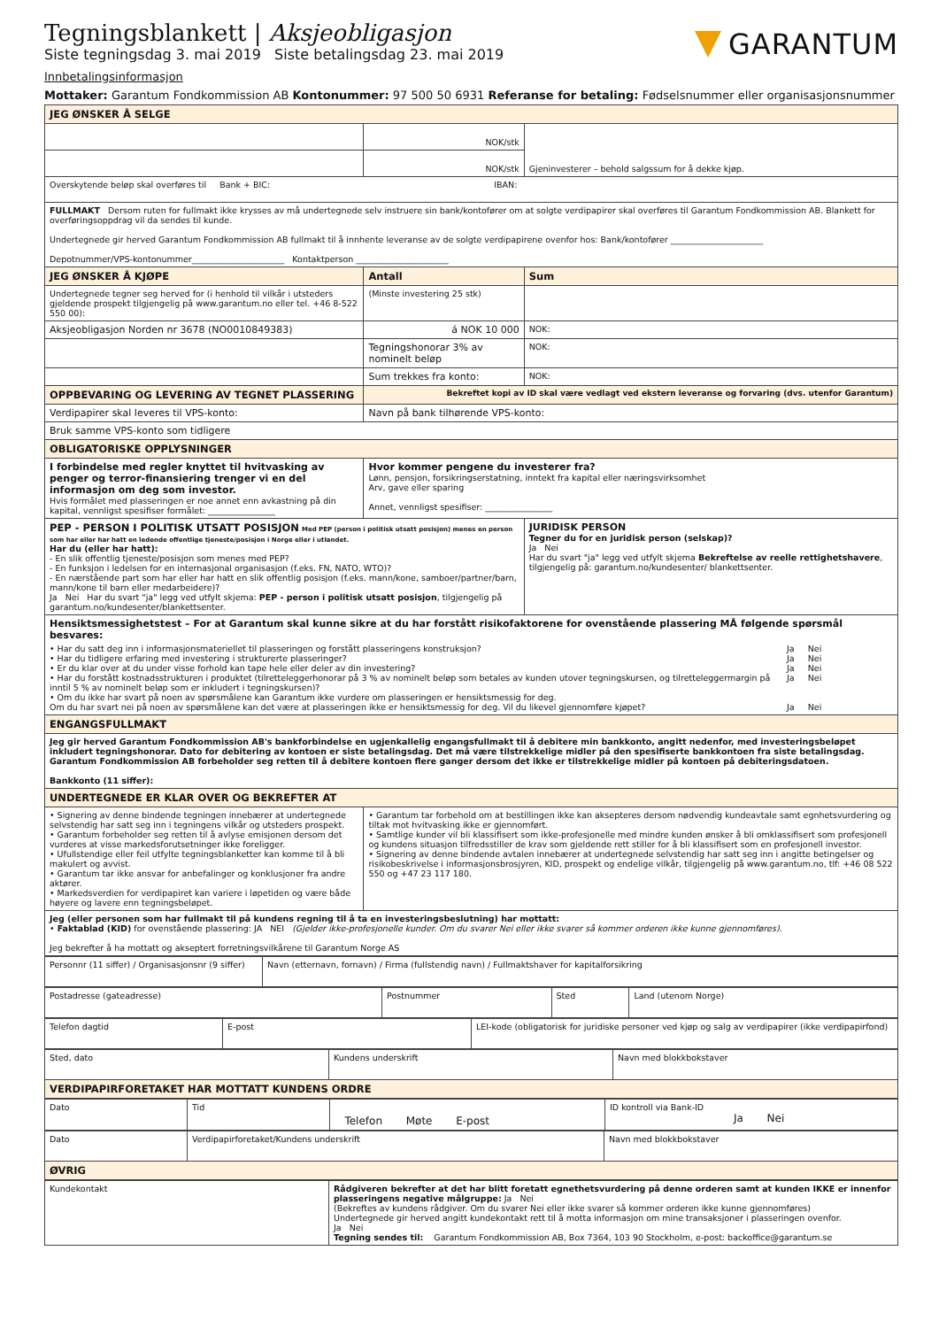Tegningsblankett | Aksjeobligasjon
Siste tegningsdag 3. mai 2019 Siste betalingsdag 23. mai 2019
GARANTUM
Innbetalingsinformasjon
Mottaker: Garantum Fondkommission AB Kontonummer: 97 500 50 6931 Referanse for betaling: Fødselsnummer eller organisasjonsnummer
| JEG ØNSKER Å SELGE | | |
| | NOK/stk | Gjeninvesterer – behold salgssum for å dekke kjøp. |
| | NOK/stk | |
| Overskytende beløp skal overføres til Bank + BIC: IBAN: | | |
| FULLMAKT Dersom ruten for fullmakt ikke krysses av må undertegnede selv instruere sin bank/kontofører om at solgte verdipapirer skal overføres til Garantum Fondkommission AB. Blankett for overføringsoppdrag vil da sendes til kunde. Undertegnede gir herved Garantum Fondkommission AB fullmakt til å innhente leveranse av de solgte verdipapirene ovenfor hos: Bank/kontofører ______________________ Depotnummer/VPS-kontonummer______________________ Kontaktperson ______________________ | | |
| JEG ØNSKER Å KJØPE | Antall | Sum |
| Undertegnede tegner seg herved for (i henhold til vilkår i utsteders gjeldende prospekt tilgjengelig på www.garantum.no eller tel. +46 8-522 550 00): | (Minste investering 25 stk) | |
| Aksjeobligasjon Norden nr 3678 (NO0010849383) | á NOK 10 000 | NOK: |
| | Tegningshonorar 3% av nominelt beløp | NOK: |
| | Sum trekkes fra konto: | NOK: |
| OPPBEVARING OG LEVERING AV TEGNET PLASSERING | Bekreftet kopi av ID skal være vedlagt ved ekstern leveranse og forvaring (dvs. utenfor Garantum) | |
| Verdipapirer skal leveres til VPS-konto: | Navn på bank tilhørende VPS-konto: | |
| Bruk samme VPS-konto som tidligere | | |
| OBLIGATORISKE OPPLYSNINGER | | |
| I forbindelse med regler knyttet til hvitvasking av penger og terror-finansiering trenger vi en del informasjon om deg som investor. Hvis formålet med plasseringen er noe annet enn avkastning på din kapital, vennligst spesifiser formålet: ________________ | Hvor kommer pengene du investerer fra? Lønn, pensjon, forsikringserstatning, inntekt fra kapital eller næringsvirksomhet Arv, gave eller sparing Annet, vennligst spesifiser: ________________ | |
| PEP - PERSON I POLITISK UTSATT POSISJON Med PEP (person i politisk utsatt posisjon) menes en person som har eller har hatt en ledende offentlige tjeneste/posisjon i Norge eller i utlandet. Har du (eller har hatt): - En slik offentlig tjeneste/posisjon som menes med PEP? - En funksjon i ledelsen for en internasjonal organisasjon (f.eks. FN, NATO, WTO)? - En nærstående part som har eller har hatt en slik offentlig posisjon (f.eks. mann/kone, samboer/partner/barn, mann/kone til barn eller medarbeidere)? Ja Nei Har du svart "ja" legg ved utfylt skjema: PEP - person i politisk utsatt posisjon , tilgjengelig på garantum.no/kundesenter/blankettsenter. | | JURIDISK PERSON Tegner du for en juridisk person (selskap)? Ja Nei Har du svart "ja" legg ved utfylt skjema Bekreftelse av reelle rettighetshavere , tilgjengelig på: garantum.no/kundesenter/ blankettsenter. |
| Hensiktsmessighetstest – For at Garantum skal kunne sikre at du har forstått risikofaktorene for ovenstående plassering MÅ følgende spørsmål besvares: / • Har du satt deg inn i informasjonsmateriellet til plasseringen og forstått plasseringens konstruksjon? / Ja Nei / / • Har du tidligere erfaring med investering i strukturerte plasseringer? / Ja Nei / / • Er du klar over at du under visse forhold kan tape hele eller deler av din investering? / Ja Nei / / • Har du forstått kostnadsstrukturen i produktet (tilretteleggerhonorar på 3 % av nominelt beløp som betales av kunden utover tegningskursen, og tilretteleggermargin på inntil 5 % av nominelt beløp som er inkludert i tegningskursen)? / Ja Nei / / • Om du ikke har svart på noen av spørsmålene kan Garantum ikke vurdere om plasseringen er hensiktsmessig for deg. Om du har svart nei på noen av spørsmålene kan det være at plasseringen ikke er hensiktsmessig for deg. Vil du likevel gjennomføre kjøpet? / Ja Nei / | | |
| ENGANGSFULLMAKT | | |
| Jeg gir herved Garantum Fondkommission AB's bankforbindelse en ugjenkallelig engangsfullmakt til å debitere min bankkonto, angitt nedenfor, med investeringsbeløpet inkludert tegningshonorar. Dato for debitering av kontoen er siste betalingsdag. Det må være tilstrekkelige midler på den spesifiserte bankkontoen fra siste betalingsdag. Garantum Fondkommission AB forbeholder seg retten til å debitere kontoen flere ganger dersom det ikke er tilstrekkelige midler på kontoen på debiteringsdatoen. Bankkonto (11 siffer): | | |
| UNDERTEGNEDE ER KLAR OVER OG BEKREFTER AT | | |
| • Signering av denne bindende tegningen innebærer at undertegnede selvstendig har satt seg inn i tegningens vilkår og utsteders prospekt. • Garantum forbeholder seg retten til å avlyse emisjonen dersom det vurderes at visse markedsforutsetninger ikke foreligger. • Ufullstendige eller feil utfylte tegningsblanketter kan komme til å bli makulert og avvist. • Garantum tar ikke ansvar for anbefalinger og konklusjoner fra andre aktører. • Markedsverdien for verdipapiret kan variere i løpetiden og være både høyere og lavere enn tegningsbeløpet. | • Garantum tar forbehold om at bestillingen ikke kan aksepteres dersom nødvendig kundeavtale samt egnhetsvurdering og tiltak mot hvitvasking ikke er gjennomført. • Samtlige kunder vil bli klassifisert som ikke-profesjonelle med mindre kunden ønsker å bli omklassifisert som profesjonell og kundens situasjon tilfredsstiller de krav som gjeldende rett stiller for å bli klassifisert som en profesjonell investor. • Signering av denne bindende avtalen innebærer at undertegnede selvstendig har satt seg inn i angitte betingelser og risikobeskrivelse i informasjonsbrosjyren, KID, prospekt og endelige vilkår, tilgjengelig på www.garantum.no, tlf: +46 08 522 550 og +47 23 117 180. | |
| Jeg (eller personen som har fullmakt til på kundens regning til å ta en investeringsbeslutning) har mottatt: • Faktablad (KID) for ovenstående plassering: JA NEI (Gjelder ikke-profesjonelle kunder. Om du svarer Nei eller ikke svarer så kommer orderen ikke kunne gjennomføres). Jeg bekrefter å ha mottatt og akseptert forretningsvilkårene til Garantum Norge AS | | |
| Personnr (11 siffer) / Organisasjonsnr (9 siffer) | Navn (etternavn, fornavn) / Firma (fullstendig navn) / Fullmaktshaver for kapitalforsikring |
| Postadresse (gateadresse) | Postnummer | Sted | Land (utenom Norge) |
| Telefon dagtid | E-post | LEI-kode (obligatorisk for juridiske personer ved kjøp og salg av verdipapirer (ikke verdipapirfond) |
| Sted, dato | Kundens underskrift | Navn med blokkbokstaver |
| VERDIPAPIRFORETAKET HAR MOTTATT KUNDENS ORDRE | | |
| Dato | Tid | Telefon Møte E-post | ID kontroll via Bank-ID Ja Nei |
| Dato | Verdipapirforetaket/Kundens underskrift | Navn med blokkbokstaver |
| ØVRIG | | |
| Kundekontakt | Rådgiveren bekrefter at det har blitt foretatt egnethetsvurdering på denne orderen samt at kunden IKKE er innenfor plasseringens negative målgruppe: Ja Nei (Bekreftes av kundens rådgiver. Om du svarer Nei eller ikke svarer så kommer orderen ikke kunne gjennomføres) Undertegnede gir herved angitt kundekontakt rett til å motta informasjon om mine transaksjoner i plasseringen ovenfor. Ja Nei Tegning sendes til: Garantum Fondkommission AB, Box 7364, 103 90 Stockholm, e-post: backoffice@garantum.se |